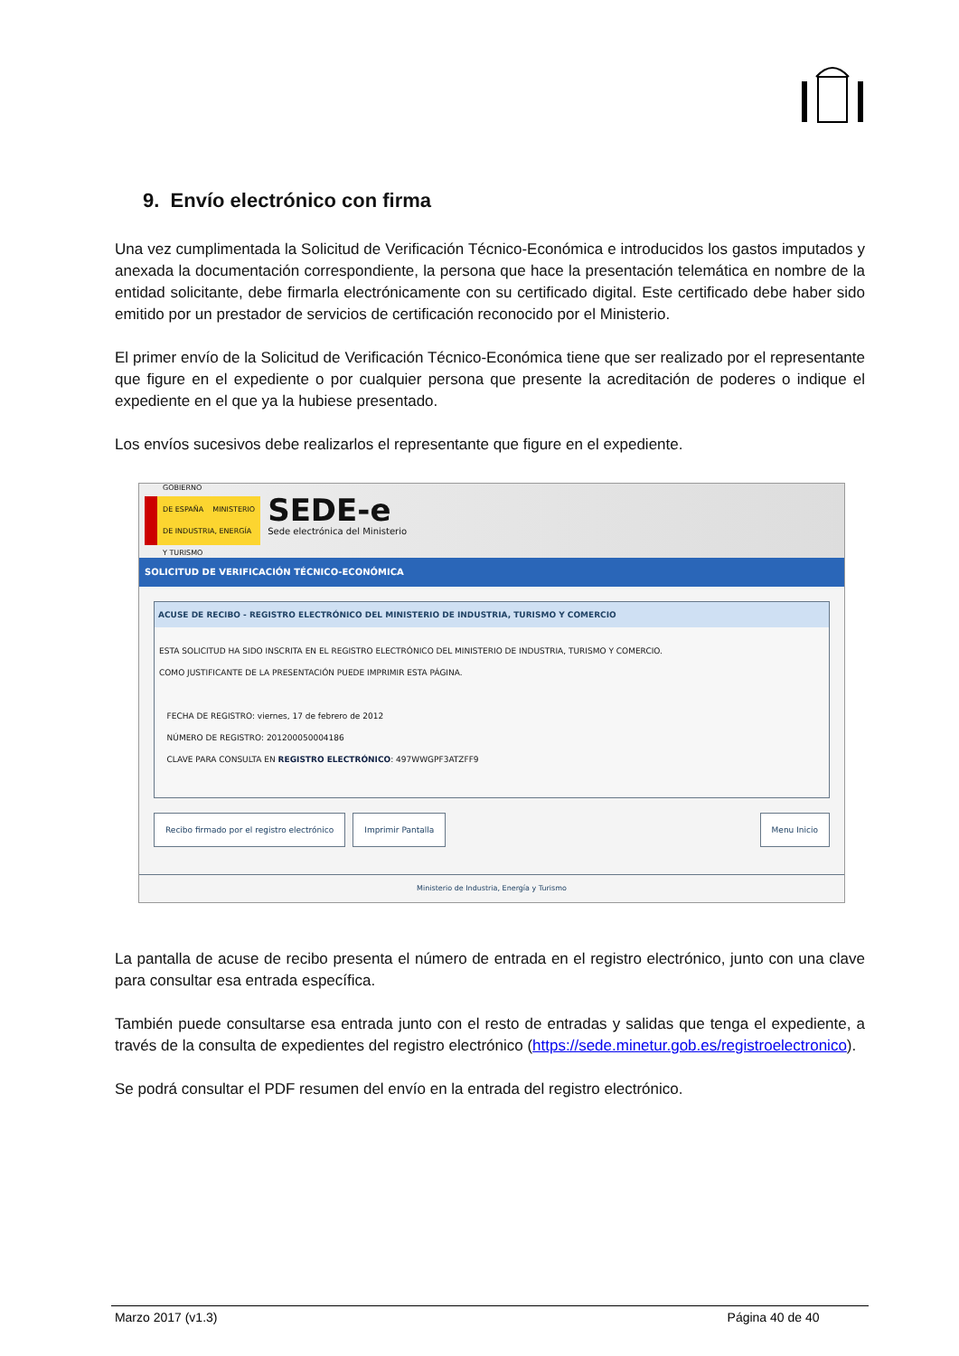9. Envío electrónico con firma
Una vez cumplimentada la Solicitud de Verificación Técnico-Económica e introducidos los gastos imputados y anexada la documentación correspondiente, la persona que hace la presentación telemática en nombre de la entidad solicitante, debe firmarla electrónicamente con su certificado digital. Este certificado debe haber sido emitido por un prestador de servicios de certificación reconocido por el Ministerio.
El primer envío de la Solicitud de Verificación Técnico-Económica tiene que ser realizado por el representante que figure en el expediente o por cualquier persona que presente la acreditación de poderes o indique el expediente en el que ya la hubiese presentado.
Los envíos sucesivos debe realizarlos el representante que figure en el expediente.
GOBIERNO
DE ESPAÑA MINISTERIO
DE INDUSTRIA, ENERGÍA
Y TURISMO
SEDE-e
Sede electrónica del Ministerio
SOLICITUD DE VERIFICACIÓN TÉCNICO-ECONÓMICA
ACUSE DE RECIBO - REGISTRO ELECTRÓNICO DEL MINISTERIO DE INDUSTRIA, TURISMO Y COMERCIO
ESTA SOLICITUD HA SIDO INSCRITA EN EL REGISTRO ELECTRÓNICO DEL MINISTERIO DE INDUSTRIA, TURISMO Y COMERCIO.
COMO JUSTIFICANTE DE LA PRESENTACIÓN PUEDE IMPRIMIR ESTA PÁGINA.
FECHA DE REGISTRO: viernes, 17 de febrero de 2012
NÚMERO DE REGISTRO: 201200050004186
CLAVE PARA CONSULTA EN REGISTRO ELECTRÓNICO: 497WWGPF3ATZFF9
Recibo firmado por el registro electrónico Imprimir Pantalla Menu Inicio
Ministerio de Industria, Energía y Turismo
La pantalla de acuse de recibo presenta el número de entrada en el registro electrónico, junto con una clave para consultar esa entrada específica.
También puede consultarse esa entrada junto con el resto de entradas y salidas que tenga el expediente, a través de la consulta de expedientes del registro electrónico (https://sede.minetur.gob.es/registroelectronico).
Se podrá consultar el PDF resumen del envío en la entrada del registro electrónico.
Marzo 2017 (v1.3) Página 40 de 40